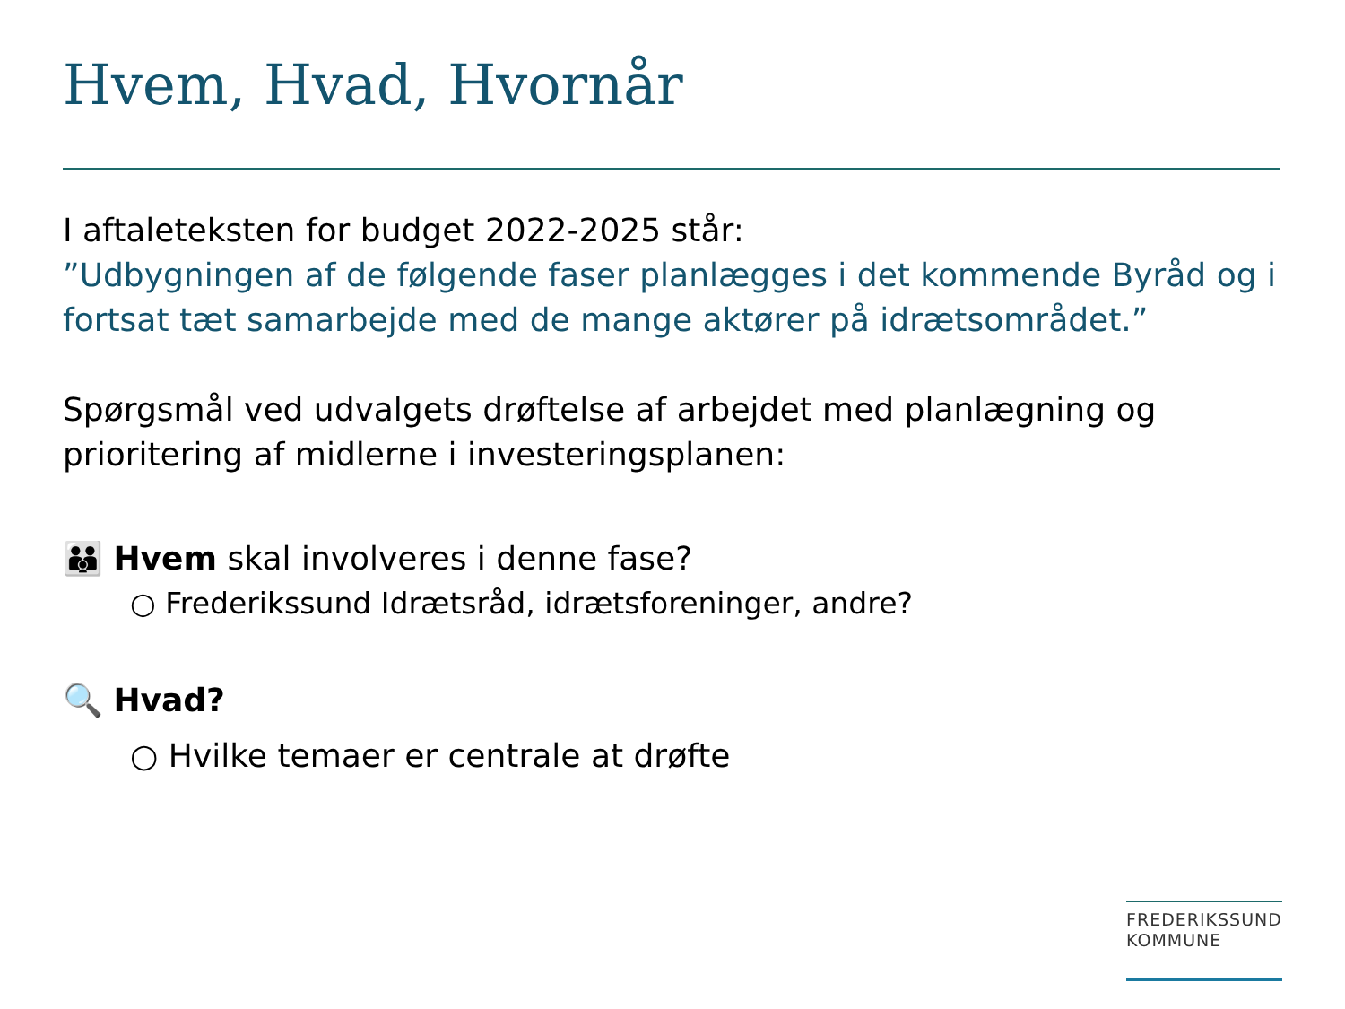Hvem, Hvad, Hvornår
I aftaleteksten for budget 2022-2025 står:
”Udbygningen af de følgende faser planlægges i det kommende Byråd og i fortsat tæt samarbejde med de mange aktører på idrætsområdet.”
Spørgsmål ved udvalgets drøftelse af arbejdet med planlægning og prioritering af midlerne i investeringsplanen:
👪 Hvem skal involveres i denne fase?
○ Frederikssund Idrætsråd, idrætsforeninger, andre?
🔍 Hvad?
○ Hvilke temaer er centrale at drøfte
FREDERIKSSUND
KOMMUNE